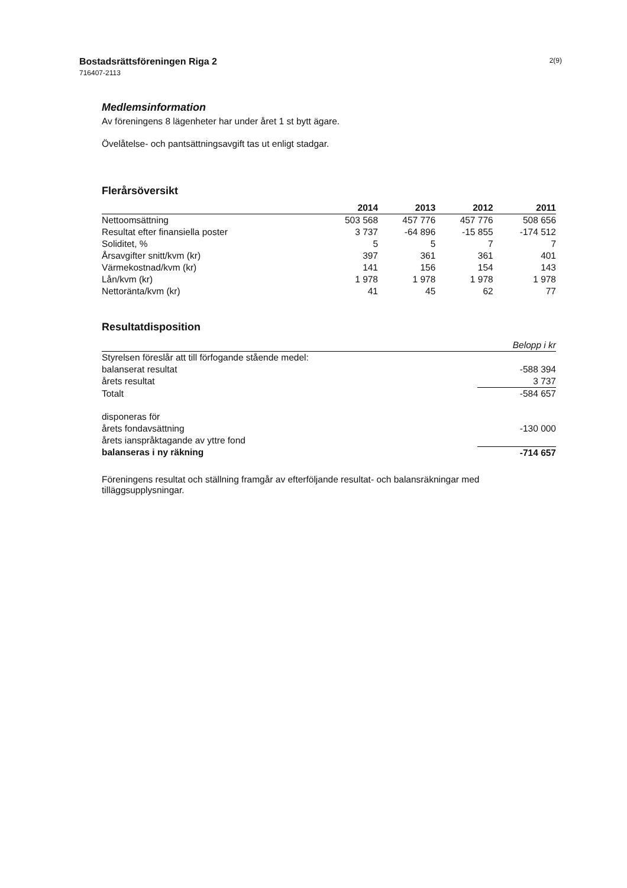Bostadsrättsföreningen Riga 2
716407-2113
2(9)
Medlemsinformation
Av föreningens 8 lägenheter har under året 1 st bytt ägare.
Övelåtelse- och pantsättningsavgift tas ut enligt stadgar.
Flerårsöversikt
| | 2014 | 2013 | 2012 | 2011 |
| --- | --- | --- | --- | --- |
| Nettoomsättning | 503 568 | 457 776 | 457 776 | 508 656 |
| Resultat efter finansiella poster | 3 737 | -64 896 | -15 855 | -174 512 |
| Soliditet, % | 5 | 5 | 7 | 7 |
| Årsavgifter snitt/kvm (kr) | 397 | 361 | 361 | 401 |
| Värmekostnad/kvm (kr) | 141 | 156 | 154 | 143 |
| Lån/kvm (kr) | 1 978 | 1 978 | 1 978 | 1 978 |
| Nettoränta/kvm (kr) | 41 | 45 | 62 | 77 |
Resultatdisposition
| | Belopp i kr |
| --- | --- |
| Styrelsen föreslår att till förfogande stående medel: | |
| balanserat resultat | -588 394 |
| årets resultat | 3 737 |
| Totalt | -584 657 |
| disponeras för | |
| årets fondavsättning | -130 000 |
| årets ianspråktagande av yttre fond | |
| balanseras i ny räkning | -714 657 |
Föreningens resultat och ställning framgår av efterföljande resultat- och balansräkningar med tilläggsupplysningar.